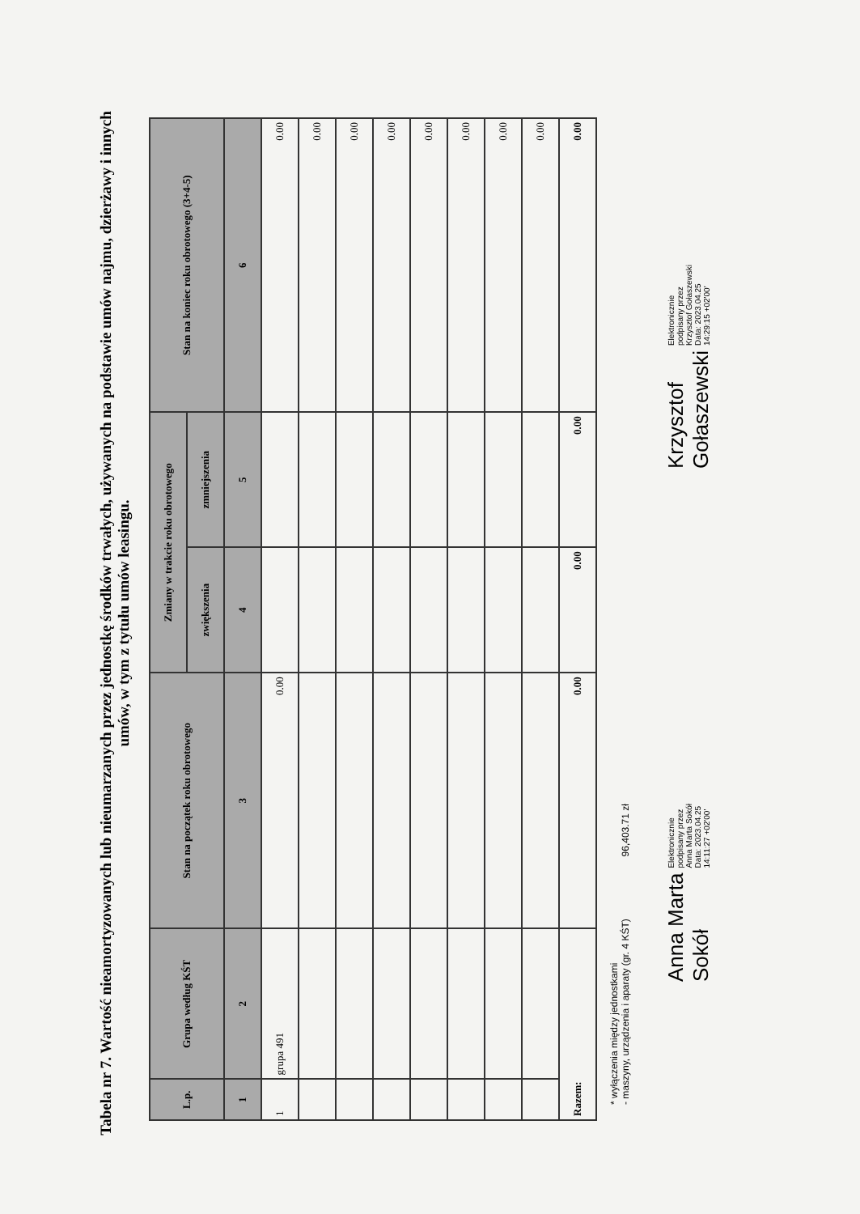Tabela nr 7. Wartość nieamortyzowanych lub nieumarzanych przez jednostkę środków trwałych, używanych na podstawie umów najmu, dzierżawy i innych umów, w tym z tytułu umów leasingu.
| L.p. | Grupa według KŚT | Stan na początek roku obrotowego | Zmiany w trakcie roku obrotowego | | Stan na koniec roku obrotowego (3+4-5) |
| --- | --- | --- | --- | --- | --- |
| | | | zwiększenia | zmniejszenia | |
| 1 | 2 | 3 | 4 | 5 | 6 |
| 1 | grupa 491 | 0.00 | | | 0.00 |
| | | | | | 0.00 |
| | | | | | 0.00 |
| | | | | | 0.00 |
| | | | | | 0.00 |
| | | | | | 0.00 |
| | | | | | 0.00 |
| | | | | | 0.00 |
| Razem: | | 0.00 | 0.00 | 0.00 | 0.00 |
* wyłączenia między jednostkami
- maszyny, urządzenia i aparaty (gr. 4 KŚT) 96,403.71 zł
Anna Marta
Sokół
Elektronicznie
podpisany przez
Anna Marta Sokół
Data: 2023.04.25
14:11:27 +02'00'
Krzysztof
Gołaszewski
Elektronicznie
podpisany przez
Krzysztof Gołaszewski
Data: 2023.04.25
14:29:15 +02'00'